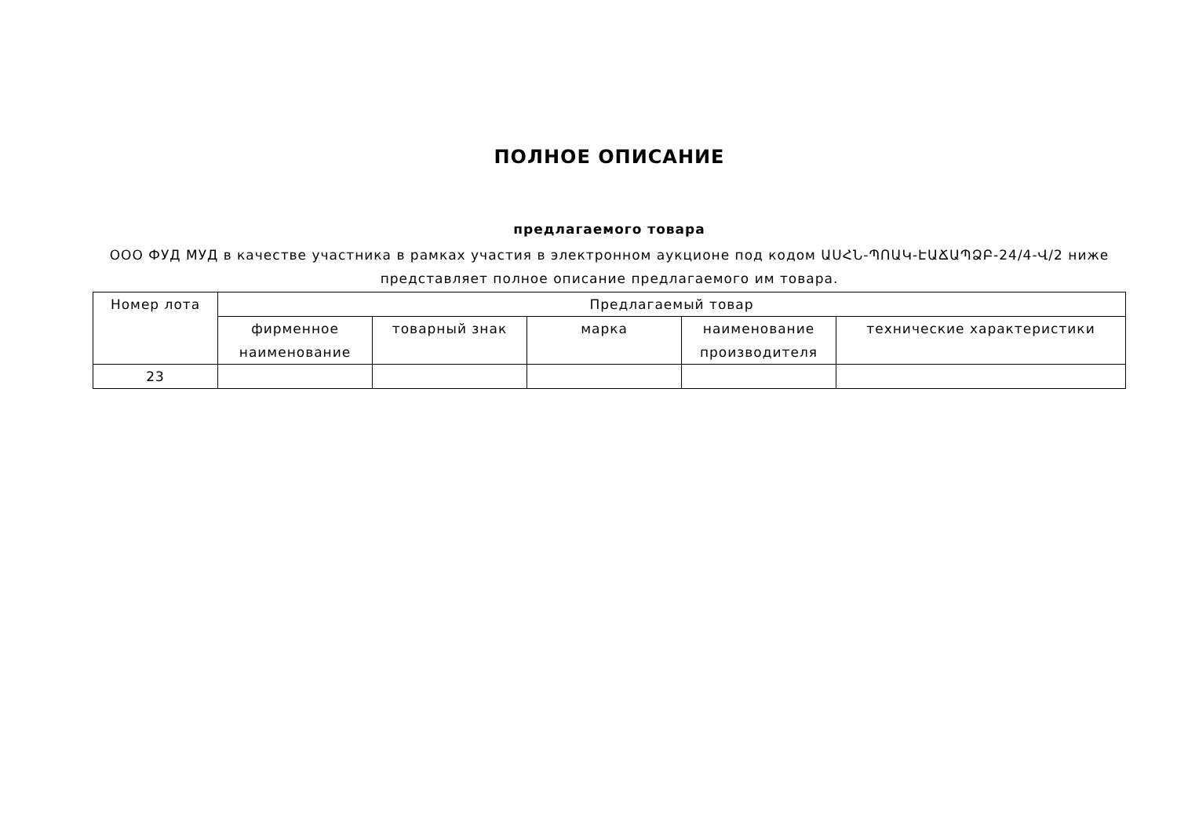ПОЛНОЕ ОПИСАНИЕ
предлагаемого товара
ООО ФУД МУД в качестве участника в рамках участия в электронном аукционе под кодом ԱՍՀՆ-ՊՈԱԿ-ԷԱՃԱՊՁԲ-24/4-Վ/2 ниже представляет полное описание предлагаемого им товара.
| Номер лота | Предлагаемый товар | | | | |
| --- | --- | --- | --- | --- | --- |
| | фирменное наименование | товарный знак | марка | наименование производителя | технические характеристики |
| 23 | | | | | |